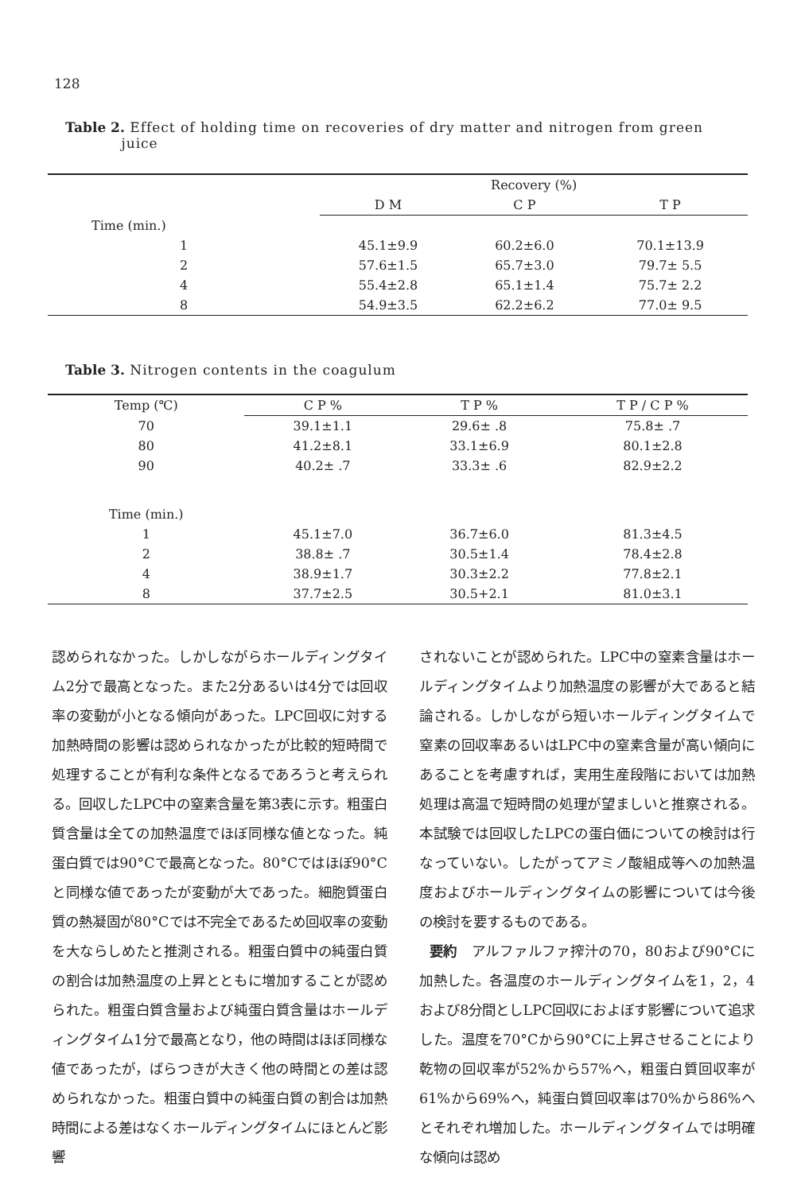128
Table 2. Effect of holding time on recoveries of dry matter and nitrogen from green
juice
| | Recovery (%) | | |
| --- | --- | --- | --- |
| | D M | C P | T P |
| Time (min.) | | | |
| 1 | 45.1±9.9 | 60.2±6.0 | 70.1±13.9 |
| 2 | 57.6±1.5 | 65.7±3.0 | 79.7± 5.5 |
| 4 | 55.4±2.8 | 65.1±1.4 | 75.7± 2.2 |
| 8 | 54.9±3.5 | 62.2±6.2 | 77.0± 9.5 |
Table 3. Nitrogen contents in the coagulum
| Temp (℃) | C P % | T P % | T P / C P % |
| --- | --- | --- | --- |
| 70 | 39.1±1.1 | 29.6± .8 | 75.8± .7 |
| 80 | 41.2±8.1 | 33.1±6.9 | 80.1±2.8 |
| 90 | 40.2± .7 | 33.3± .6 | 82.9±2.2 |
| Time (min.) | | | |
| 1 | 45.1±7.0 | 36.7±6.0 | 81.3±4.5 |
| 2 | 38.8± .7 | 30.5±1.4 | 78.4±2.8 |
| 4 | 38.9±1.7 | 30.3±2.2 | 77.8±2.1 |
| 8 | 37.7±2.5 | 30.5+2.1 | 81.0±3.1 |
認められなかった。しかしながらホールディングタイム2分で最高となった。また2分あるいは4分では回収率の変動が小となる傾向があった。LPC回収に対する加熱時間の影響は認められなかったが比較的短時間で処理することが有利な条件となるであろうと考えられる。回収したLPC中の窒素含量を第3表に示す。粗蛋白質含量は全ての加熱温度でほぼ同様な値となった。純蛋白質では90°Cで最高となった。80°Cではほぼ90°Cと同様な値であったが変動が大であった。細胞質蛋白質の熱凝固が80°Cでは不完全であるため回収率の変動を大ならしめたと推測される。粗蛋白質中の純蛋白質の割合は加熱温度の上昇とともに増加することが認められた。粗蛋白質含量および純蛋白質含量はホールディングタイム1分で最高となり，他の時間はほぼ同様な値であったが，ばらつきが大きく他の時間との差は認められなかった。粗蛋白質中の純蛋白質の割合は加熱時間による差はなくホールディングタイムにほとんど影響
されないことが認められた。LPC中の窒素含量はホールディングタイムより加熱温度の影響が大であると結論される。しかしながら短いホールディングタイムで窒素の回収率あるいはLPC中の窒素含量が高い傾向にあることを考慮すれば，実用生産段階においては加熱処理は高温で短時間の処理が望ましいと推察される。本試験では回収したLPCの蛋白価についての検討は行なっていない。したがってアミノ酸組成等への加熱温度およびホールディングタイムの影響については今後の検討を要するものである。
要約　アルファルファ搾汁の70，80および90°Cに加熱した。各温度のホールディングタイムを1，2，4および8分間としLPC回収におよぼす影響について追求した。温度を70°Cから90°Cに上昇させることにより乾物の回収率が52%から57%へ，粗蛋白質回収率が61%から69%へ，純蛋白質回収率は70%から86%へとそれぞれ増加した。ホールディングタイムでは明確な傾向は認め